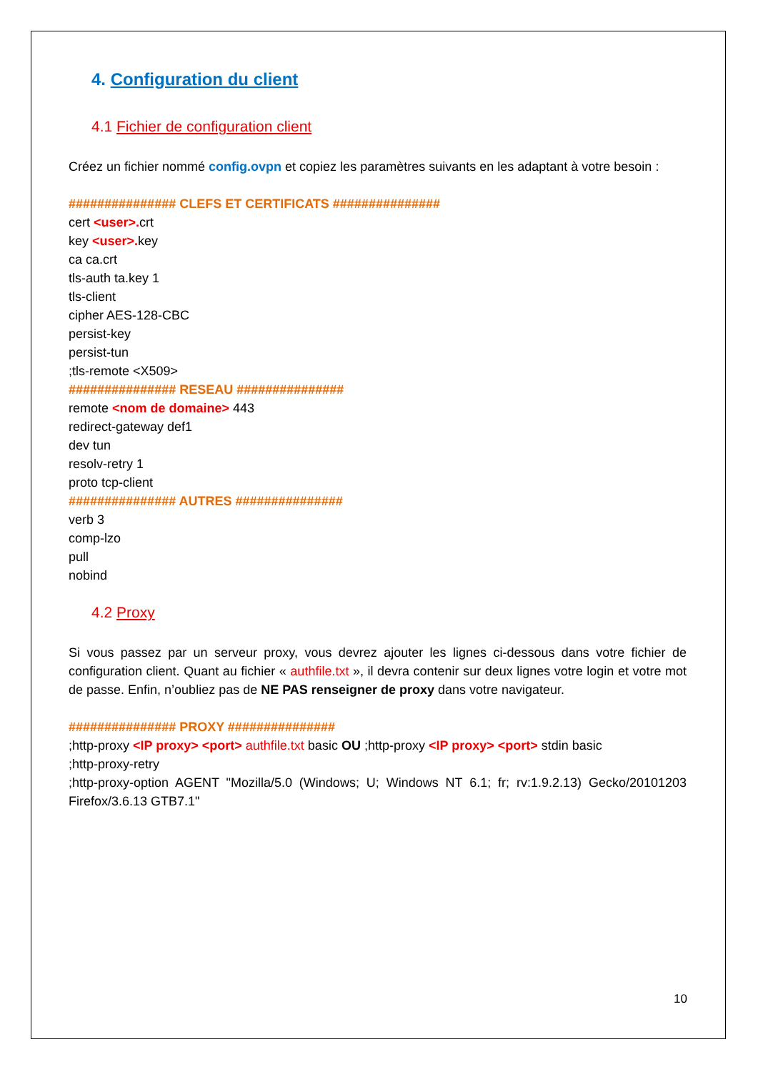4. Configuration du client
4.1 Fichier de configuration client
Créez un fichier nommé config.ovpn et copiez les paramètres suivants en les adaptant à votre besoin :
############### CLEFS ET CERTIFICATS ###############
cert <user>. crt
key <user>. key
ca ca.crt
tls-auth ta.key 1
tls-client
cipher AES-128-CBC
persist-key
persist-tun
;tls-remote <X509>
############### RESEAU ###############
remote <nom de domaine> 443
redirect-gateway def1
dev tun
resolv-retry 1
proto tcp-client
############### AUTRES ###############
verb 3
comp-lzo
pull
nobind
4.2 Proxy
Si vous passez par un serveur proxy, vous devrez ajouter les lignes ci-dessous dans votre fichier de configuration client. Quant au fichier « authfile.txt », il devra contenir sur deux lignes votre login et votre mot de passe. Enfin, n’oubliez pas de NE PAS renseigner de proxy dans votre navigateur.
############### PROXY ###############
;http-proxy <IP proxy> <port> authfile.txt basic OU ;http-proxy <IP proxy> <port> stdin basic
;http-proxy-retry
;http-proxy-option AGENT "Mozilla/5.0 (Windows; U; Windows NT 6.1; fr; rv:1.9.2.13) Gecko/20101203 Firefox/3.6.13 GTB7.1"
10